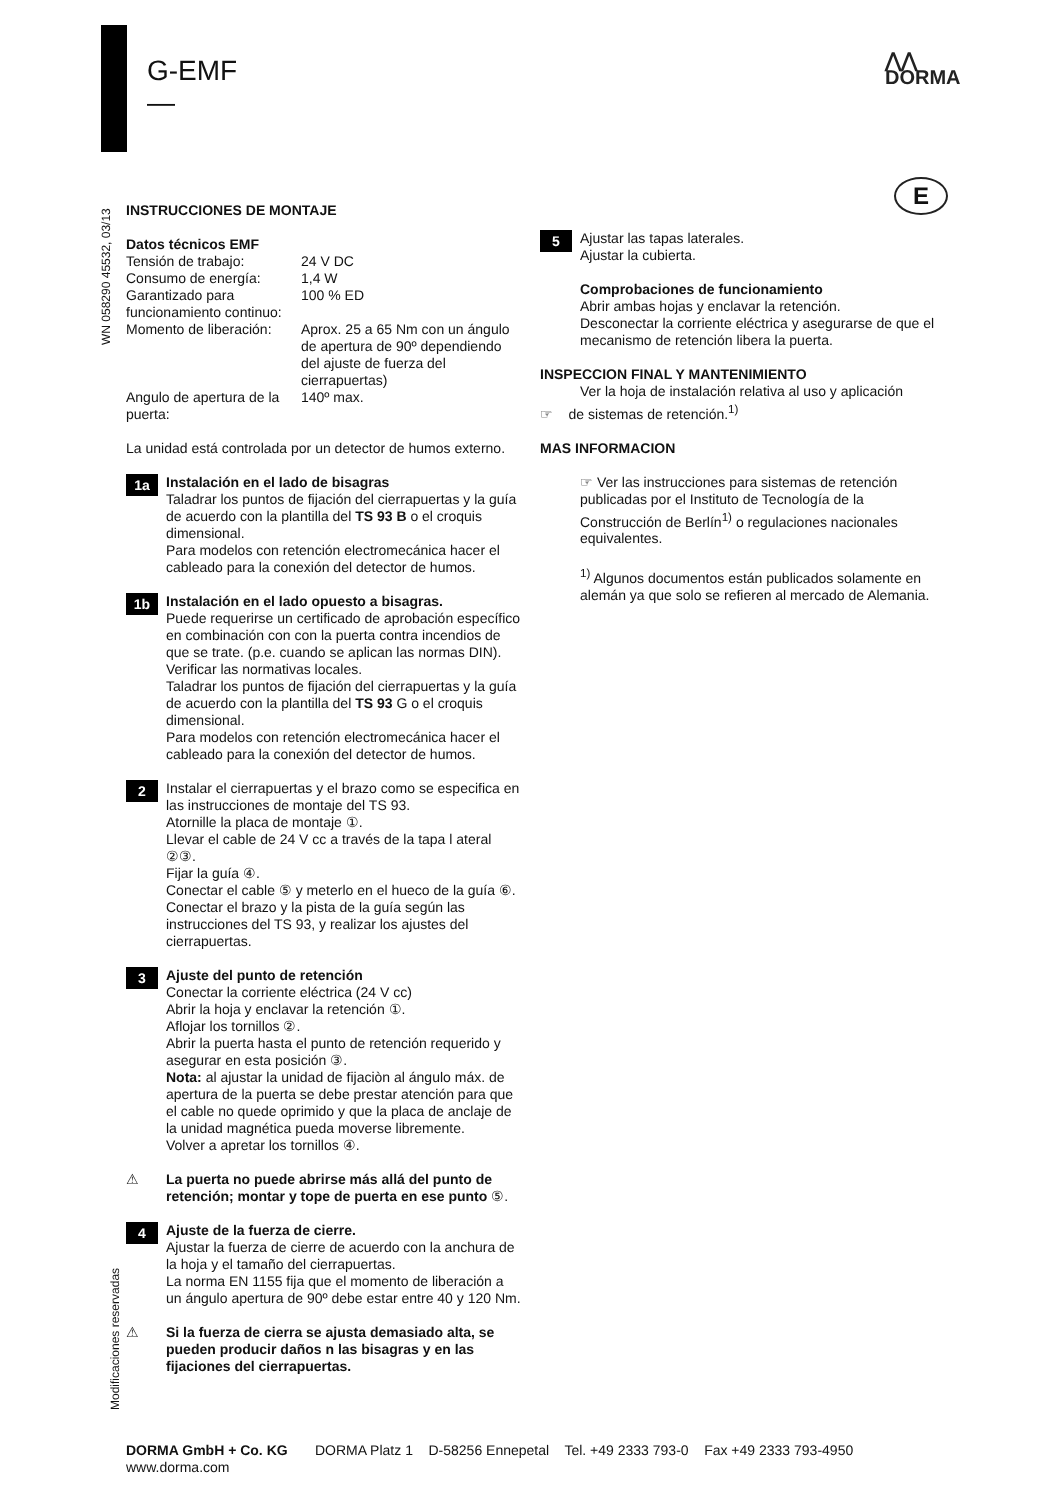G-EMF
—
⋀⋀
DORMA
E
WN 058290 45532, 03/13
Modificaciones reservadas
INSTRUCCIONES DE MONTAJE
| Datos técnicos EMF | |
| Tensión de trabajo: | 24 V DC |
| Consumo de energía: | 1,4 W |
| Garantizado para funcionamiento continuo: | 100 % ED |
| Momento de liberación: | Aprox. 25 a 65 Nm con un ángulo de apertura de 90º dependiendo del ajuste de fuerza del cierrapuertas) |
| Angulo de apertura de la puerta: | 140º max. |
La unidad está controlada por un detector de humos externo.
1a
Instalación en el lado de bisagras
Taladrar los puntos de fijación del cierrapuertas y la guía de acuerdo con la plantilla del TS 93 B o el croquis dimensional.
Para modelos con retención electromecánica hacer el cableado para la conexión del detector de humos.
1b
Instalación en el lado opuesto a bisagras.
Puede requerirse un certificado de aprobación específico en combinación con con la puerta contra incendios de que se trate. (p.e. cuando se aplican las normas DIN). Verificar las normativas locales.
Taladrar los puntos de fijación del cierrapuertas y la guía de acuerdo con la plantilla del TS 93 G o el croquis dimensional.
Para modelos con retención electromecánica hacer el cableado para la conexión del detector de humos.
2
Instalar el cierrapuertas y el brazo como se especifica en las instrucciones de montaje del TS 93.
Atornille la placa de montaje ①.
Llevar el cable de 24 V cc a través de la tapa l ateral ②③.
Fijar la guía ④.
Conectar el cable ⑤ y meterlo en el hueco de la guía ⑥.
Conectar el brazo y la pista de la guía según las instrucciones del TS 93, y realizar los ajustes del cierrapuertas.
3
Ajuste del punto de retención
Conectar la corriente eléctrica (24 V cc)
Abrir la hoja y enclavar la retención ①.
Aflojar los tornillos ②.
Abrir la puerta hasta el punto de retención requerido y asegurar en esta posición ③.
Nota: al ajustar la unidad de fijaciòn al ángulo máx. de apertura de la puerta se debe prestar atención para que el cable no quede oprimido y que la placa de anclaje de la unidad magnética pueda moverse libremente.
Volver a apretar los tornillos ④.
⚠ La puerta no puede abrirse más allá del punto de retención; montar y tope de puerta en ese punto ⑤.
4
Ajuste de la fuerza de cierre.
Ajustar la fuerza de cierre de acuerdo con la anchura de la hoja y el tamaño del cierrapuertas.
La norma EN 1155 fija que el momento de liberación a un ángulo apertura de 90º debe estar entre 40 y 120 Nm.
⚠ Si la fuerza de cierra se ajusta demasiado alta, se pueden producir daños n las bisagras y en las fijaciones del cierrapuertas.
5
Ajustar las tapas laterales.
Ajustar la cubierta.
Comprobaciones de funcionamiento
Abrir ambas hojas y enclavar la retención.
Desconectar la corriente eléctrica y asegurarse de que el mecanismo de retención libera la puerta.
INSPECCION FINAL Y MANTENIMIENTO
Ver la hoja de instalación relativa al uso y aplicación
☞ de sistemas de retención.<sup>1)</sup>
MAS INFORMACION
☞ Ver las instrucciones para sistemas de retención publicadas por el Instituto de Tecnología de la Construcción de Berlín<sup>1)</sup> o regulaciones nacionales equivalentes.
<sup>1)</sup> Algunos documentos están publicados solamente en alemán ya que solo se refieren al mercado de Alemania.
DORMA GmbH + Co. KG DORMA Platz 1 D-58256 Ennepetal Tel. +49 2333 793-0 Fax +49 2333 793-4950
www.dorma.com